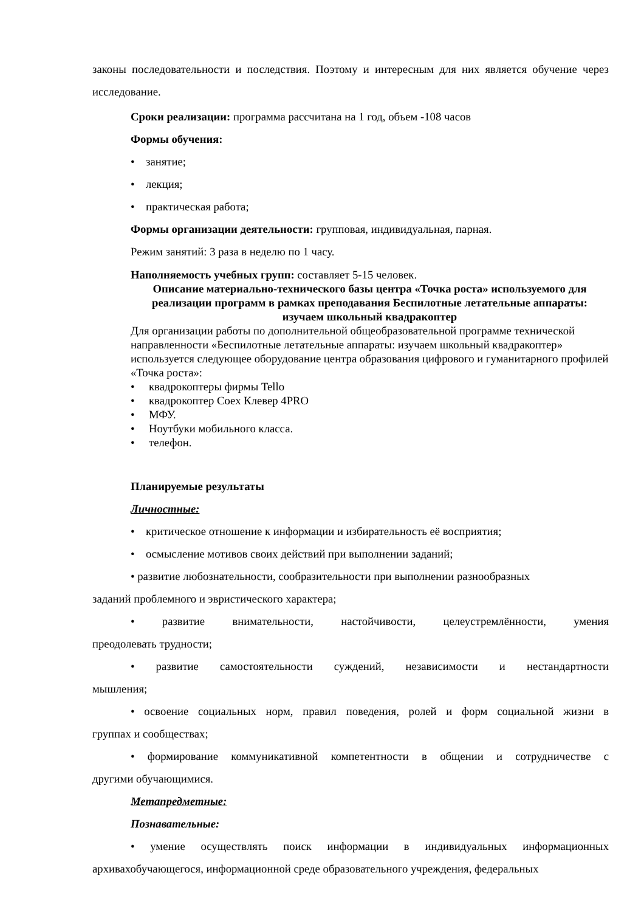законы последовательности и последствия. Поэтому и интересным для них является обучение через исследование.
Сроки реализации: программа рассчитана на 1 год, объем -108 часов
Формы обучения:
• занятие;
• лекция;
• практическая работа;
Формы организации деятельности: групповая, индивидуальная, парная.
Режим занятий: 3 раза в неделю по 1 часу.
Наполняемость учебных групп: составляет 5-15 человек.
Описание материально-технического базы центра «Точка роста» используемого для реализации программ в рамках преподавания Беспилотные летательные аппараты: изучаем школьный квадракоптер
Для организации работы по дополнительной общеобразовательной программе технической направленности «Беспилотные летательные аппараты: изучаем школьный квадракоптер» используется следующее оборудование центра образования цифрового и гуманитарного профилей «Точка роста»:
• квадрокоптеры фирмы Tello
• квадрокоптер Coex Клевер 4PRO
• МФУ.
• Ноутбуки мобильного класса.
• телефон.
Планируемые результаты
Личностные:
• критическое отношение к информации и избирательность её восприятия;
• осмысление мотивов своих действий при выполнении заданий;
• развитие любознательности, сообразительности при выполнении разнообразных
заданий проблемного и эвристического характера;
• развитие внимательности, настойчивости, целеустремлённости, умения
преодолевать трудности;
• развитие самостоятельности суждений, независимости и нестандартности
мышления;
• освоение социальных норм, правил поведения, ролей и форм социальной жизни в
группах и сообществах;
• формирование коммуникативной компетентности в общении и сотрудничестве с
другими обучающимися.
Метапредметные:
Познавательные:
• умение осуществлять поиск информации в индивидуальных информационных
архивахобучающегося, информационной среде образовательного учреждения, федеральных